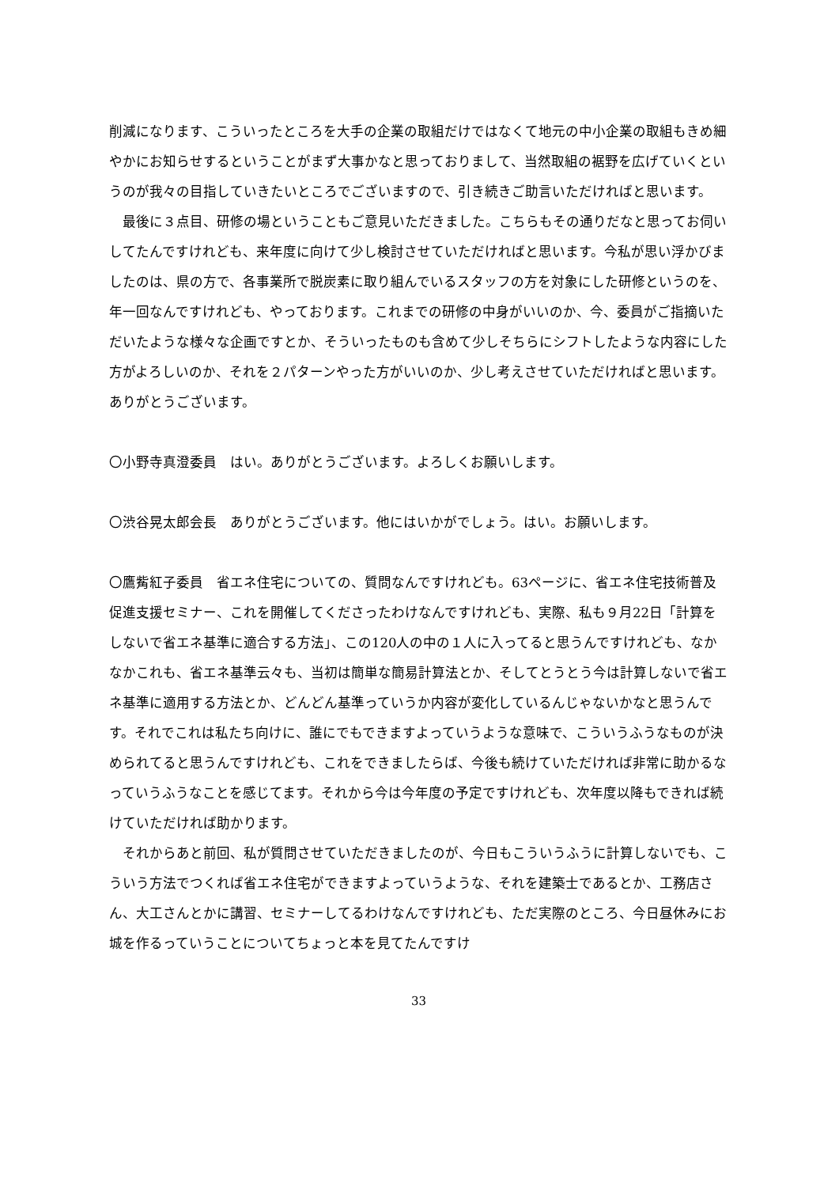削減になります、こういったところを大手の企業の取組だけではなくて地元の中小企業の取組もきめ細やかにお知らせするということがまず大事かなと思っておりまして、当然取組の裾野を広げていくというのが我々の目指していきたいところでございますので、引き続きご助言いただければと思います。
　最後に３点目、研修の場ということもご意見いただきました。こちらもその通りだなと思ってお伺いしてたんですけれども、来年度に向けて少し検討させていただければと思います。今私が思い浮かびましたのは、県の方で、各事業所で脱炭素に取り組んでいるスタッフの方を対象にした研修というのを、年一回なんですけれども、やっております。これまでの研修の中身がいいのか、今、委員がご指摘いただいたような様々な企画ですとか、そういったものも含めて少しそちらにシフトしたような内容にした方がよろしいのか、それを２パターンやった方がいいのか、少し考えさせていただければと思います。ありがとうございます。
〇小野寺真澄委員　はい。ありがとうございます。よろしくお願いします。
〇渋谷晃太郎会長　ありがとうございます。他にはいかがでしょう。はい。お願いします。
〇鷹觜紅子委員　省エネ住宅についての、質問なんですけれども。63ページに、省エネ住宅技術普及促進支援セミナー、これを開催してくださったわけなんですけれども、実際、私も９月22日「計算をしないで省エネ基準に適合する方法」、この120人の中の１人に入ってると思うんですけれども、なかなかこれも、省エネ基準云々も、当初は簡単な簡易計算法とか、そしてとうとう今は計算しないで省エネ基準に適用する方法とか、どんどん基準っていうか内容が変化しているんじゃないかなと思うんです。それでこれは私たち向けに、誰にでもできますよっていうような意味で、こういうふうなものが決められてると思うんですけれども、これをできましたらば、今後も続けていただければ非常に助かるなっていうふうなことを感じてます。それから今は今年度の予定ですけれども、次年度以降もできれば続けていただければ助かります。
　それからあと前回、私が質問させていただきましたのが、今日もこういうふうに計算しないでも、こういう方法でつくれば省エネ住宅ができますよっていうような、それを建築士であるとか、工務店さん、大工さんとかに講習、セミナーしてるわけなんですけれども、ただ実際のところ、今日昼休みにお城を作るっていうことについてちょっと本を見てたんですけ
33